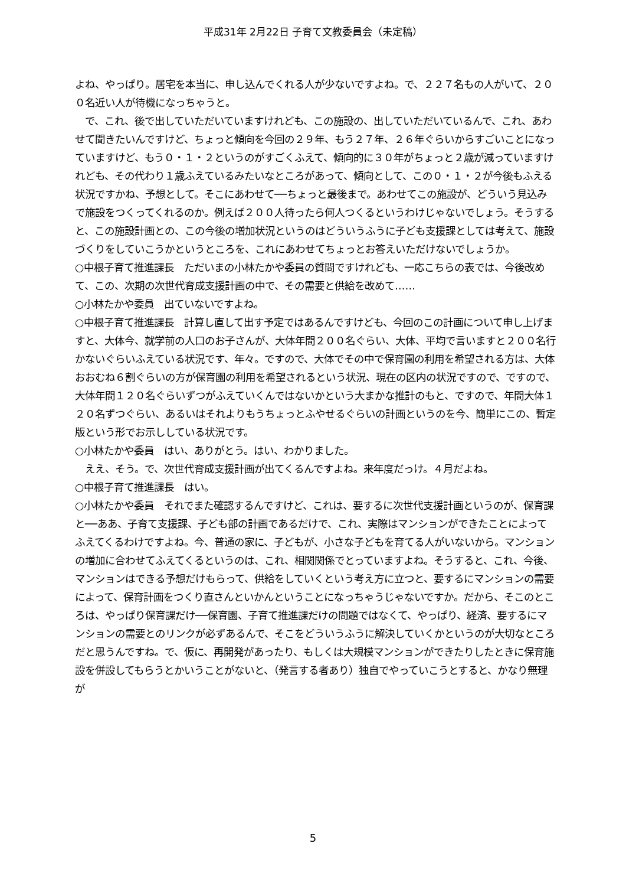平成31年 2月22日 子育て文教委員会（未定稿）
よね、やっぱり。居宅を本当に、申し込んでくれる人が少ないですよね。で、２２７名もの人がいて、２００名近い人が待機になっちゃうと。
　で、これ、後で出していただいていますけれども、この施設の、出していただいているんで、これ、あわせて聞きたいんですけど、ちょっと傾向を今回の２９年、もう２７年、２６年ぐらいからすごいことになっていますけど、もう０・１・２というのがすごくふえて、傾向的に３０年がちょっと２歳が減っていますけれども、その代わり１歳ふえているみたいなところがあって、傾向として、この０・１・２が今後もふえる状況ですかね、予想として。そこにあわせて──ちょっと最後まで。あわせてこの施設が、どういう見込みで施設をつくってくれるのか。例えば２００人待ったら何人つくるというわけじゃないでしょう。そうすると、この施設計画との、この今後の増加状況というのはどういうふうに子ども支援課としては考えて、施設づくりをしていこうかというところを、これにあわせてちょっとお答えいただけないでしょうか。
○中根子育て推進課長　ただいまの小林たかや委員の質問ですけれども、一応こちらの表では、今後改めて、この、次期の次世代育成支援計画の中で、その需要と供給を改めて……
○小林たかや委員　出ていないですよね。
○中根子育て推進課長　計算し直して出す予定ではあるんですけども、今回のこの計画について申し上げますと、大体今、就学前の人口のお子さんが、大体年間２００名ぐらい、大体、平均で言いますと２００名行かないぐらいふえている状況です、年々。ですので、大体でその中で保育園の利用を希望される方は、大体おおむね６割ぐらいの方が保育園の利用を希望されるという状況、現在の区内の状況ですので、ですので、大体年間１２０名ぐらいずつがふえていくんではないかという大まかな推計のもと、ですので、年間大体１２０名ずつぐらい、あるいはそれよりもうちょっとふやせるぐらいの計画というのを今、簡単にこの、暫定版という形でお示ししている状況です。
○小林たかや委員　はい、ありがとう。はい、わかりました。
　ええ、そう。で、次世代育成支援計画が出てくるんですよね。来年度だっけ。４月だよね。
○中根子育て推進課長　はい。
○小林たかや委員　それでまた確認するんですけど、これは、要するに次世代支援計画というのが、保育課と──ああ、子育て支援課、子ども部の計画であるだけで、これ、実際はマンションができたことによってふえてくるわけですよね。今、普通の家に、子どもが、小さな子どもを育てる人がいないから。マンションの増加に合わせてふえてくるというのは、これ、相関関係でとっていますよね。そうすると、これ、今後、マンションはできる予想だけもらって、供給をしていくという考え方に立つと、要するにマンションの需要によって、保育計画をつくり直さんといかんということになっちゃうじゃないですか。だから、そこのところは、やっぱり保育課だけ──保育園、子育て推進課だけの問題ではなくて、やっぱり、経済、要するにマンションの需要とのリンクが必ずあるんで、そこをどういうふうに解決していくかというのが大切なところだと思うんですね。で、仮に、再開発があったり、もしくは大規模マンションができたりしたときに保育施設を併設してもらうとかいうことがないと、（発言する者あり）独自でやっていこうとすると、かなり無理が
5